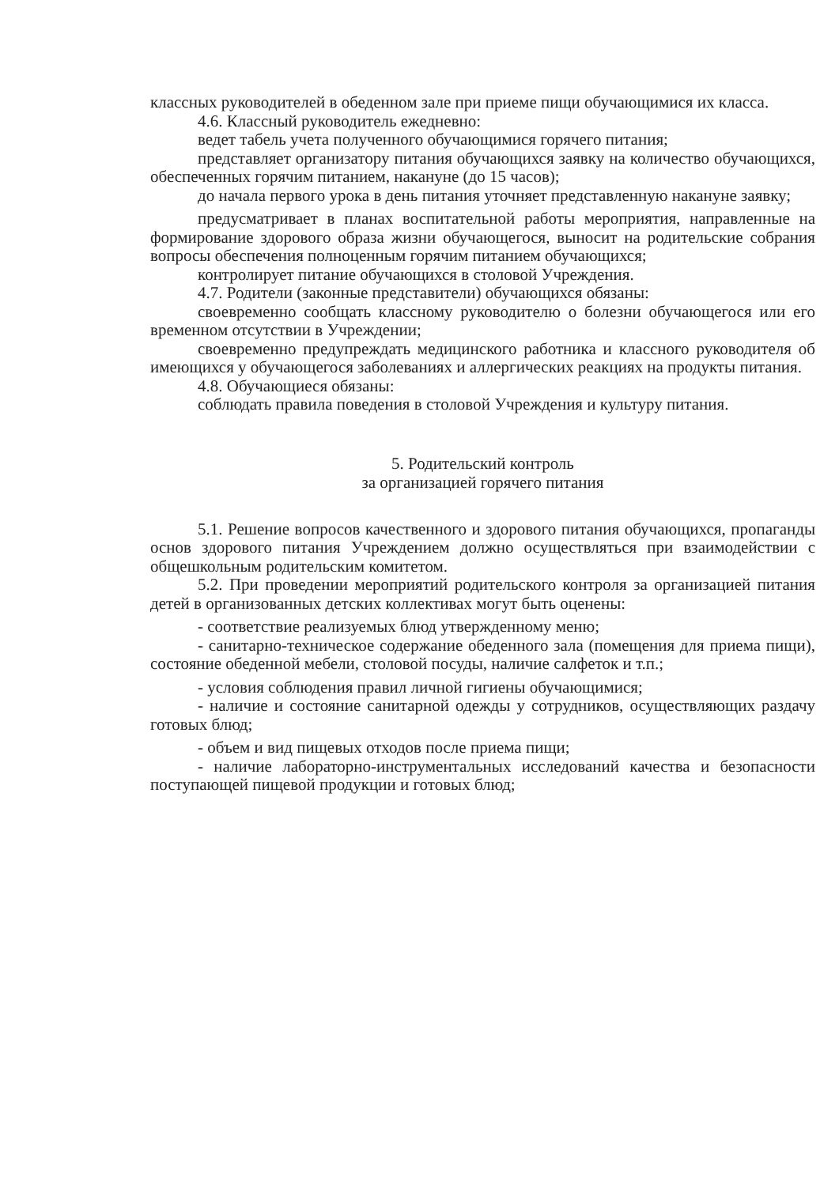классных руководителей в обеденном зале при приеме пищи обучающимися их класса.
4.6. Классный руководитель ежедневно:
ведет табель учета полученного обучающимися горячего питания;
представляет организатору питания обучающихся заявку на количество обучающихся, обеспеченных горячим питанием, накануне (до 15 часов);
до начала первого урока в день питания уточняет представленную накануне заявку;
предусматривает в планах воспитательной работы мероприятия, направленные на формирование здорового образа жизни обучающегося, выносит на родительские собрания вопросы обеспечения полноценным горячим питанием обучающихся;
контролирует питание обучающихся в столовой Учреждения.
4.7. Родители (законные представители) обучающихся обязаны:
своевременно сообщать классному руководителю о болезни обучающегося или его временном отсутствии в Учреждении;
своевременно предупреждать медицинского работника и классного руководителя об имеющихся у обучающегося заболеваниях и аллергических реакциях на продукты питания.
4.8. Обучающиеся обязаны:
соблюдать правила поведения в столовой Учреждения и культуру питания.
5. Родительский контроль
за организацией горячего питания
5.1. Решение вопросов качественного и здорового питания обучающихся, пропаганды основ здорового питания Учреждением должно осуществляться при взаимодействии с общешкольным родительским комитетом.
5.2. При проведении мероприятий родительского контроля за организацией питания детей в организованных детских коллективах могут быть оценены:
- соответствие реализуемых блюд утвержденному меню;
- санитарно-техническое содержание обеденного зала (помещения для приема пищи), состояние обеденной мебели, столовой посуды, наличие салфеток и т.п.;
- условия соблюдения правил личной гигиены обучающимися;
- наличие и состояние санитарной одежды у сотрудников, осуществляющих раздачу готовых блюд;
- объем и вид пищевых отходов после приема пищи;
- наличие лабораторно-инструментальных исследований качества и безопасности поступающей пищевой продукции и готовых блюд;